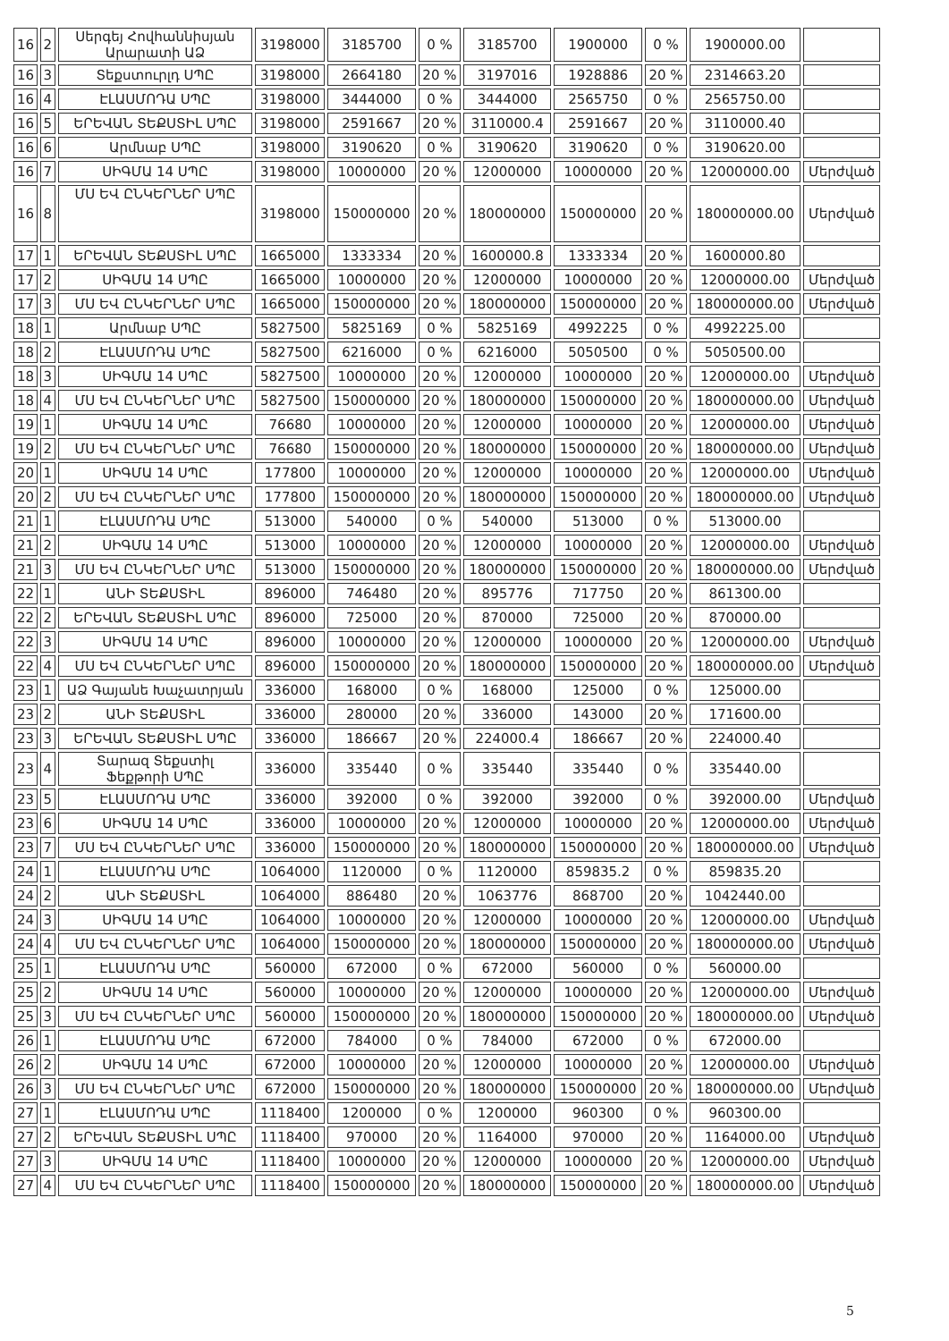| 16 | 2 | Սերգեյ Հովհաննիսյան Արարատի ԱՁ | 3198000 | 3185700 | 0 % | 3185700 | 1900000 | 0 % | 1900000.00 | |
| 16 | 3 | Տեքստուրլդ ՍՊԸ | 3198000 | 2664180 | 20 % | 3197016 | 1928886 | 20 % | 2314663.20 | |
| 16 | 4 | ԷԼԱՍՄՈԴԱ ՍՊԸ | 3198000 | 3444000 | 0 % | 3444000 | 2565750 | 0 % | 2565750.00 | |
| 16 | 5 | ԵՐԵՎԱՆ ՏԵՔՍՏԻԼ ՍՊԸ | 3198000 | 2591667 | 20 % | 3110000.4 | 2591667 | 20 % | 3110000.40 | |
| 16 | 6 | Արմնաբ ՍՊԸ | 3198000 | 3190620 | 0 % | 3190620 | 3190620 | 0 % | 3190620.00 | |
| 16 | 7 | ՍԻԳՄԱ 14 ՍՊԸ | 3198000 | 10000000 | 20 % | 12000000 | 10000000 | 20 % | 12000000.00 | Մերժված |
| 16 | 8 | ՄՍ ԵՎ ԸՆԿԵՐՆԵՐ ՍՊԸ | 3198000 | 150000000 | 20 % | 180000000 | 150000000 | 20 % | 180000000.00 | Մերժված |
| 17 | 1 | ԵՐԵՎԱՆ ՏԵՔՍՏԻԼ ՍՊԸ | 1665000 | 1333334 | 20 % | 1600000.8 | 1333334 | 20 % | 1600000.80 | |
| 17 | 2 | ՍԻԳՄԱ 14 ՍՊԸ | 1665000 | 10000000 | 20 % | 12000000 | 10000000 | 20 % | 12000000.00 | Մերժված |
| 17 | 3 | ՄՍ ԵՎ ԸՆԿԵՐՆԵՐ ՍՊԸ | 1665000 | 150000000 | 20 % | 180000000 | 150000000 | 20 % | 180000000.00 | Մերժված |
| 18 | 1 | Արմնաբ ՍՊԸ | 5827500 | 5825169 | 0 % | 5825169 | 4992225 | 0 % | 4992225.00 | |
| 18 | 2 | ԷԼԱՍՄՈԴԱ ՍՊԸ | 5827500 | 6216000 | 0 % | 6216000 | 5050500 | 0 % | 5050500.00 | |
| 18 | 3 | ՍԻԳՄԱ 14 ՍՊԸ | 5827500 | 10000000 | 20 % | 12000000 | 10000000 | 20 % | 12000000.00 | Մերժված |
| 18 | 4 | ՄՍ ԵՎ ԸՆԿԵՐՆԵՐ ՍՊԸ | 5827500 | 150000000 | 20 % | 180000000 | 150000000 | 20 % | 180000000.00 | Մերժված |
| 19 | 1 | ՍԻԳՄԱ 14 ՍՊԸ | 76680 | 10000000 | 20 % | 12000000 | 10000000 | 20 % | 12000000.00 | Մերժված |
| 19 | 2 | ՄՍ ԵՎ ԸՆԿԵՐՆԵՐ ՍՊԸ | 76680 | 150000000 | 20 % | 180000000 | 150000000 | 20 % | 180000000.00 | Մերժված |
| 20 | 1 | ՍԻԳՄԱ 14 ՍՊԸ | 177800 | 10000000 | 20 % | 12000000 | 10000000 | 20 % | 12000000.00 | Մերժված |
| 20 | 2 | ՄՍ ԵՎ ԸՆԿԵՐՆԵՐ ՍՊԸ | 177800 | 150000000 | 20 % | 180000000 | 150000000 | 20 % | 180000000.00 | Մերժված |
| 21 | 1 | ԷԼԱՍՄՈԴԱ ՍՊԸ | 513000 | 540000 | 0 % | 540000 | 513000 | 0 % | 513000.00 | |
| 21 | 2 | ՍԻԳՄԱ 14 ՍՊԸ | 513000 | 10000000 | 20 % | 12000000 | 10000000 | 20 % | 12000000.00 | Մերժված |
| 21 | 3 | ՄՍ ԵՎ ԸՆԿԵՐՆԵՐ ՍՊԸ | 513000 | 150000000 | 20 % | 180000000 | 150000000 | 20 % | 180000000.00 | Մերժված |
| 22 | 1 | ԱՆԻ ՏԵՔՍՏԻԼ | 896000 | 746480 | 20 % | 895776 | 717750 | 20 % | 861300.00 | |
| 22 | 2 | ԵՐԵՎԱՆ ՏԵՔՍՏԻԼ ՍՊԸ | 896000 | 725000 | 20 % | 870000 | 725000 | 20 % | 870000.00 | |
| 22 | 3 | ՍԻԳՄԱ 14 ՍՊԸ | 896000 | 10000000 | 20 % | 12000000 | 10000000 | 20 % | 12000000.00 | Մերժված |
| 22 | 4 | ՄՍ ԵՎ ԸՆԿԵՐՆԵՐ ՍՊԸ | 896000 | 150000000 | 20 % | 180000000 | 150000000 | 20 % | 180000000.00 | Մերժված |
| 23 | 1 | ԱՁ Գայանե Խաչատրյան | 336000 | 168000 | 0 % | 168000 | 125000 | 0 % | 125000.00 | |
| 23 | 2 | ԱՆԻ ՏԵՔՍՏԻԼ | 336000 | 280000 | 20 % | 336000 | 143000 | 20 % | 171600.00 | |
| 23 | 3 | ԵՐԵՎԱՆ ՏԵՔՍՏԻԼ ՍՊԸ | 336000 | 186667 | 20 % | 224000.4 | 186667 | 20 % | 224000.40 | |
| 23 | 4 | Տարազ Տեքստիլ Ֆեքթորի ՍՊԸ | 336000 | 335440 | 0 % | 335440 | 335440 | 0 % | 335440.00 | |
| 23 | 5 | ԷԼԱՍՄՈԴԱ ՍՊԸ | 336000 | 392000 | 0 % | 392000 | 392000 | 0 % | 392000.00 | Մերժված |
| 23 | 6 | ՍԻԳՄԱ 14 ՍՊԸ | 336000 | 10000000 | 20 % | 12000000 | 10000000 | 20 % | 12000000.00 | Մերժված |
| 23 | 7 | ՄՍ ԵՎ ԸՆԿԵՐՆԵՐ ՍՊԸ | 336000 | 150000000 | 20 % | 180000000 | 150000000 | 20 % | 180000000.00 | Մերժված |
| 24 | 1 | ԷԼԱՍՄՈԴԱ ՍՊԸ | 1064000 | 1120000 | 0 % | 1120000 | 859835.2 | 0 % | 859835.20 | |
| 24 | 2 | ԱՆԻ ՏԵՔՍՏԻԼ | 1064000 | 886480 | 20 % | 1063776 | 868700 | 20 % | 1042440.00 | |
| 24 | 3 | ՍԻԳՄԱ 14 ՍՊԸ | 1064000 | 10000000 | 20 % | 12000000 | 10000000 | 20 % | 12000000.00 | Մերժված |
| 24 | 4 | ՄՍ ԵՎ ԸՆԿԵՐՆԵՐ ՍՊԸ | 1064000 | 150000000 | 20 % | 180000000 | 150000000 | 20 % | 180000000.00 | Մերժված |
| 25 | 1 | ԷԼԱՍՄՈԴԱ ՍՊԸ | 560000 | 672000 | 0 % | 672000 | 560000 | 0 % | 560000.00 | |
| 25 | 2 | ՍԻԳՄԱ 14 ՍՊԸ | 560000 | 10000000 | 20 % | 12000000 | 10000000 | 20 % | 12000000.00 | Մերժված |
| 25 | 3 | ՄՍ ԵՎ ԸՆԿԵՐՆԵՐ ՍՊԸ | 560000 | 150000000 | 20 % | 180000000 | 150000000 | 20 % | 180000000.00 | Մերժված |
| 26 | 1 | ԷԼԱՍՄՈԴԱ ՍՊԸ | 672000 | 784000 | 0 % | 784000 | 672000 | 0 % | 672000.00 | |
| 26 | 2 | ՍԻԳՄԱ 14 ՍՊԸ | 672000 | 10000000 | 20 % | 12000000 | 10000000 | 20 % | 12000000.00 | Մերժված |
| 26 | 3 | ՄՍ ԵՎ ԸՆԿԵՐՆԵՐ ՍՊԸ | 672000 | 150000000 | 20 % | 180000000 | 150000000 | 20 % | 180000000.00 | Մերժված |
| 27 | 1 | ԷԼԱՍՄՈԴԱ ՍՊԸ | 1118400 | 1200000 | 0 % | 1200000 | 960300 | 0 % | 960300.00 | |
| 27 | 2 | ԵՐԵՎԱՆ ՏԵՔՍՏԻԼ ՍՊԸ | 1118400 | 970000 | 20 % | 1164000 | 970000 | 20 % | 1164000.00 | Մերժված |
| 27 | 3 | ՍԻԳՄԱ 14 ՍՊԸ | 1118400 | 10000000 | 20 % | 12000000 | 10000000 | 20 % | 12000000.00 | Մերժված |
| 27 | 4 | ՄՍ ԵՎ ԸՆԿԵՐՆԵՐ ՍՊԸ | 1118400 | 150000000 | 20 % | 180000000 | 150000000 | 20 % | 180000000.00 | Մերժված |
5